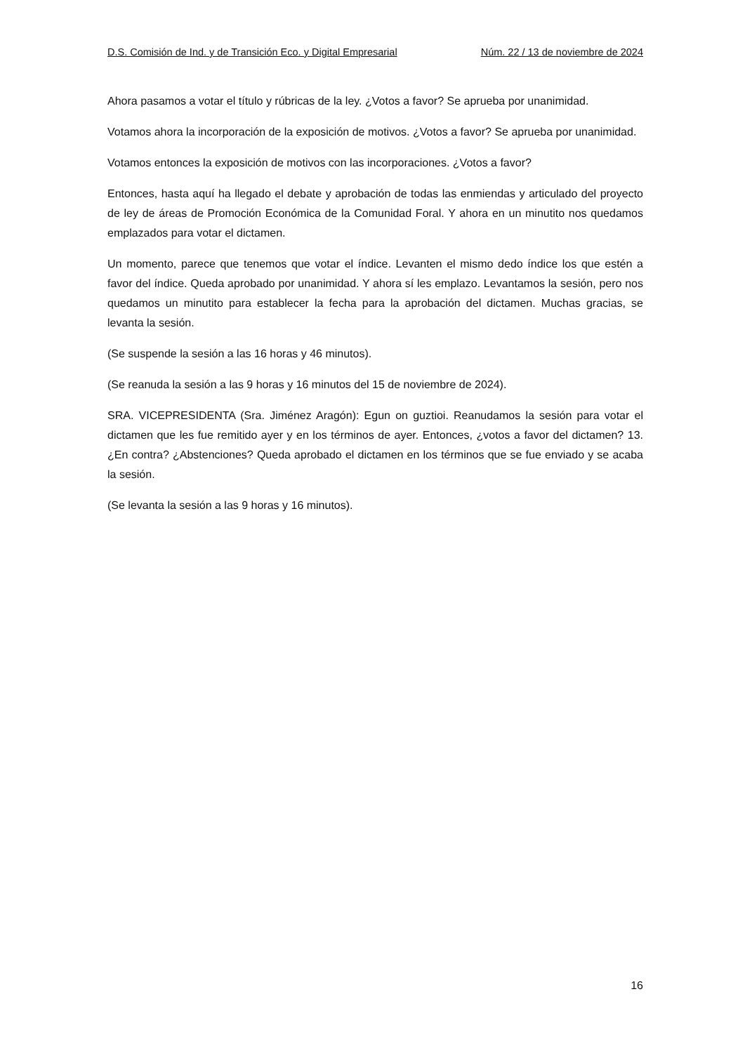D.S. Comisión de Ind. y de Transición Eco. y Digital Empresarial Núm. 22 / 13 de noviembre de 2024
Ahora pasamos a votar el título y rúbricas de la ley. ¿Votos a favor? Se aprueba por unanimidad.
Votamos ahora la incorporación de la exposición de motivos. ¿Votos a favor? Se aprueba por unanimidad.
Votamos entonces la exposición de motivos con las incorporaciones. ¿Votos a favor?
Entonces, hasta aquí ha llegado el debate y aprobación de todas las enmiendas y articulado del proyecto de ley de áreas de Promoción Económica de la Comunidad Foral. Y ahora en un minutito nos quedamos emplazados para votar el dictamen.
Un momento, parece que tenemos que votar el índice. Levanten el mismo dedo índice los que estén a favor del índice. Queda aprobado por unanimidad. Y ahora sí les emplazo. Levantamos la sesión, pero nos quedamos un minutito para establecer la fecha para la aprobación del dictamen. Muchas gracias, se levanta la sesión.
(Se suspende la sesión a las 16 horas y 46 minutos).
(Se reanuda la sesión a las 9 horas y 16 minutos del 15 de noviembre de 2024).
SRA. VICEPRESIDENTA (Sra. Jiménez Aragón): Egun on guztioi. Reanudamos la sesión para votar el dictamen que les fue remitido ayer y en los términos de ayer. Entonces, ¿votos a favor del dictamen? 13. ¿En contra? ¿Abstenciones? Queda aprobado el dictamen en los términos que se fue enviado y se acaba la sesión.
(Se levanta la sesión a las 9 horas y 16 minutos).
16